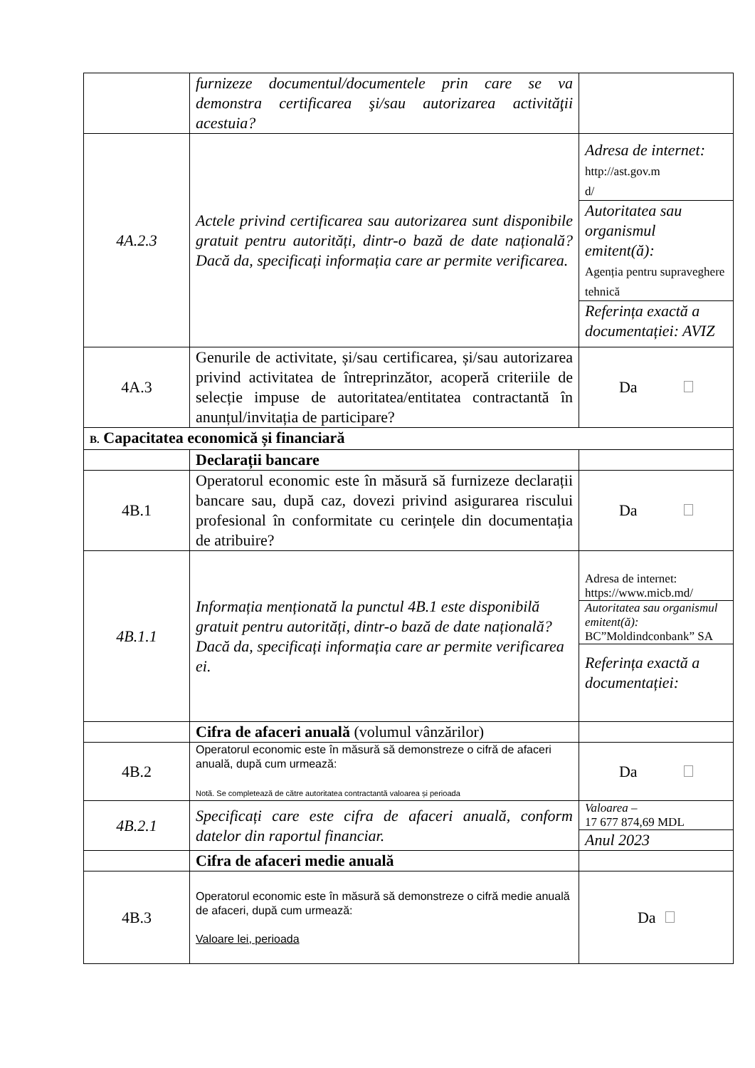| | furnizeze documentul/documentele prin care se va demonstra certificarea şi/sau autorizarea activităţii acestuia? | |
| 4A.2.3 | Actele privind certificarea sau autorizarea sunt disponibile gratuit pentru autorități, dintr-o bază de date națională? Dacă da, specificați informația care ar permite verificarea. | / Adresa de internet: http://ast.gov.m d/ / / Autoritatea sau organismul emitent(ă): Agenția pentru supraveghere tehnică / / Referința exactă a documentației: AVIZ / |
| 4A.3 | Genurile de activitate, și/sau certificarea, și/sau autorizarea privind activitatea de întreprinzător, acoperă criteriile de selecție impuse de autoritatea/entitatea contractantă în anunțul/invitația de participare? | Da |
| B. Capacitatea economică și financiară | | |
| | Declarații bancare | |
| 4B.1 | Operatorul economic este în măsură să furnizeze declarații bancare sau, după caz, dovezi privind asigurarea riscului profesional în conformitate cu cerințele din documentația de atribuire? | Da |
| 4B.1.1 | Informația menționată la punctul 4B.1 este disponibilă gratuit pentru autorități, dintr-o bază de date națională? Dacă da, specificați informația care ar permite verificarea ei. | / Adresa de internet: https://www.micb.md/ / / Autoritatea sau organismul emitent(ă): BC”Moldindconbank” SA / / Referința exactă a documentației: / |
| | Cifra de afaceri anuală (volumul vânzărilor) | |
| 4B.2 | Operatorul economic este în măsură să demonstreze o cifră de afaceri anuală, după cum urmează: Notă. Se completează de către autoritatea contractantă valoarea și perioada | Da |
| 4B.2.1 | Specificați care este cifra de afaceri anuală, conform datelor din raportul financiar. | / Valoarea – 17 677 874,69 MDL / / Anul 2023 / |
| | Cifra de afaceri medie anuală | |
| 4B.3 | Operatorul economic este în măsură să demonstreze o cifră medie anuală de afaceri, după cum urmează: Valoare lei, perioada | Da |